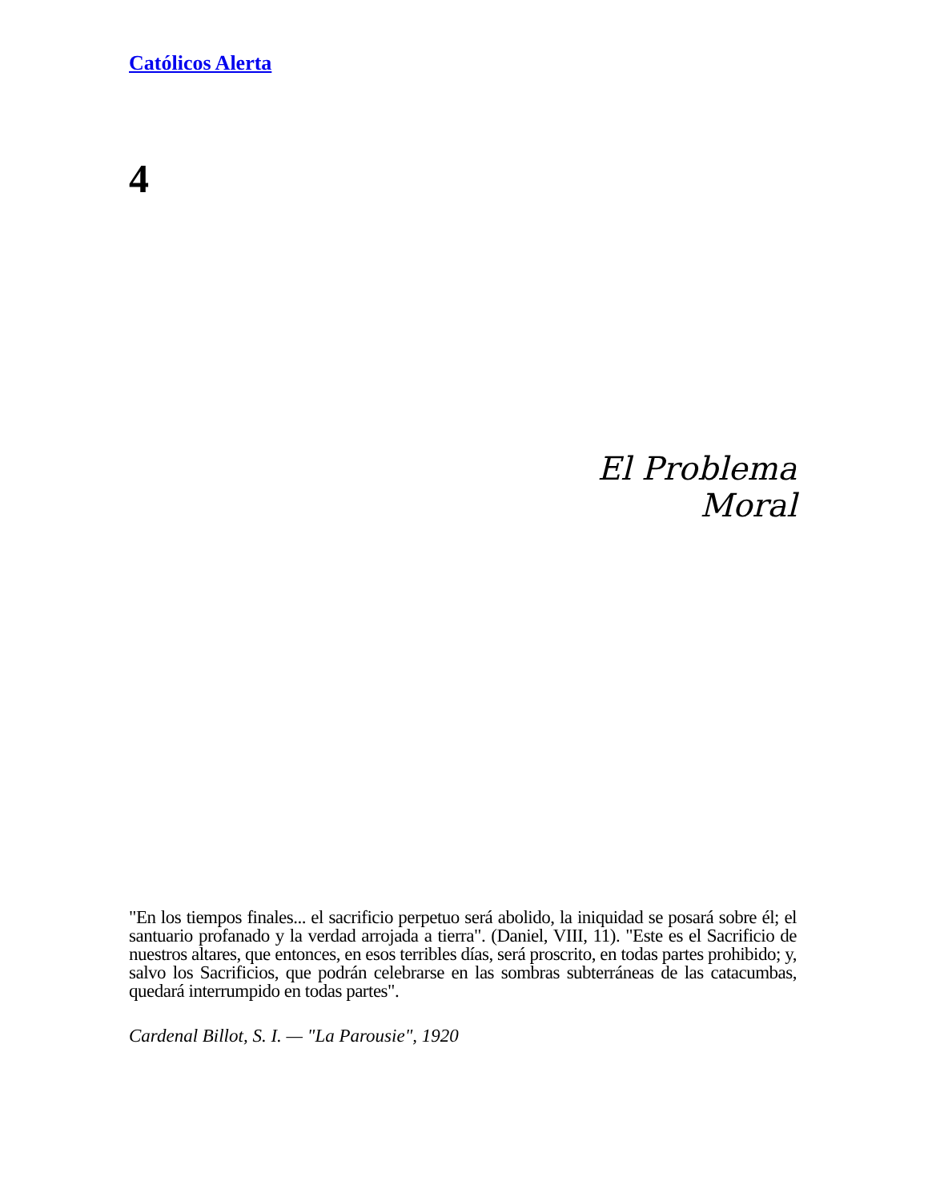Católicos Alerta
4
El Problema
Moral
"En los tiempos finales... el sacrificio perpetuo será abolido, la iniquidad se posará sobre él; el santuario profanado y la verdad arrojada a tierra". (Daniel, VIII, 11). "Este es el Sacrificio de nuestros altares, que entonces, en esos terribles días, será proscrito, en todas partes prohibido; y, salvo los Sacrificios, que podrán celebrarse en las sombras subterráneas de las catacumbas, quedará interrumpido en todas partes".
Cardenal Billot, S. I. — "La Parousie", 1920